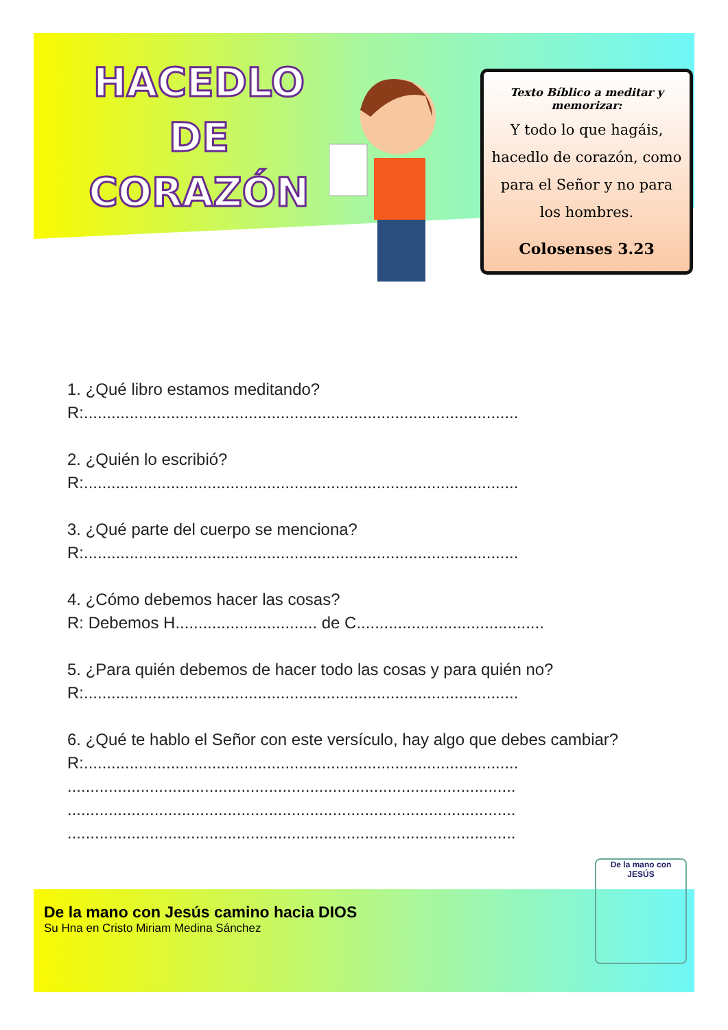HACEDLO DE CORAZÓN
Texto Bíblico a meditar y memorizar:
Y todo lo que hagáis, hacedlo de corazón, como para el Señor y no para los hombres.
Colosenses 3.23
1. ¿Qué libro estamos meditando?
R:...............................................................................................
2. ¿Quién lo escribió?
R:...............................................................................................
3. ¿Qué parte del cuerpo se menciona?
R:...............................................................................................
4. ¿Cómo debemos hacer las cosas?
R: Debemos H............................... de C.........................................
5. ¿Para quién debemos de hacer todo las cosas y para quién no?
R:...............................................................................................
6. ¿Qué te hablo el Señor con este versículo, hay algo que debes cambiar?
R:...............................................................................................
..................................................................................................
..................................................................................................
..................................................................................................
De la mano con Jesús camino hacia DIOS
Su Hna en Cristo Miriam Medina Sánchez
De la mano con JESÚS